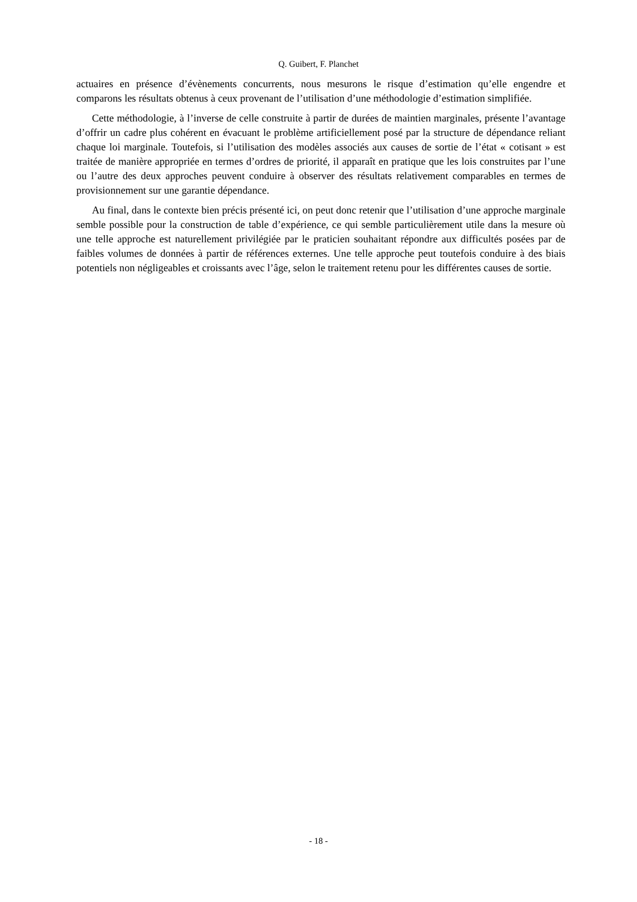Q. Guibert, F. Planchet
actuaires en présence d’évènements concurrents, nous mesurons le risque d’estimation qu’elle engendre et comparons les résultats obtenus à ceux provenant de l’utilisation d’une méthodologie d’estimation simplifiée.
Cette méthodologie, à l’inverse de celle construite à partir de durées de maintien marginales, présente l’avantage d’offrir un cadre plus cohérent en évacuant le problème artificiellement posé par la structure de dépendance reliant chaque loi marginale. Toutefois, si l’utilisation des modèles associés aux causes de sortie de l’état « cotisant » est traitée de manière appropriée en termes d’ordres de priorité, il apparaît en pratique que les lois construites par l’une ou l’autre des deux approches peuvent conduire à observer des résultats relativement comparables en termes de provisionnement sur une garantie dépendance.
Au final, dans le contexte bien précis présenté ici, on peut donc retenir que l’utilisation d’une approche marginale semble possible pour la construction de table d’expérience, ce qui semble particulièrement utile dans la mesure où une telle approche est naturellement privilégiée par le praticien souhaitant répondre aux difficultés posées par de faibles volumes de données à partir de références externes. Une telle approche peut toutefois conduire à des biais potentiels non négligeables et croissants avec l’âge, selon le traitement retenu pour les différentes causes de sortie.
- 18 -